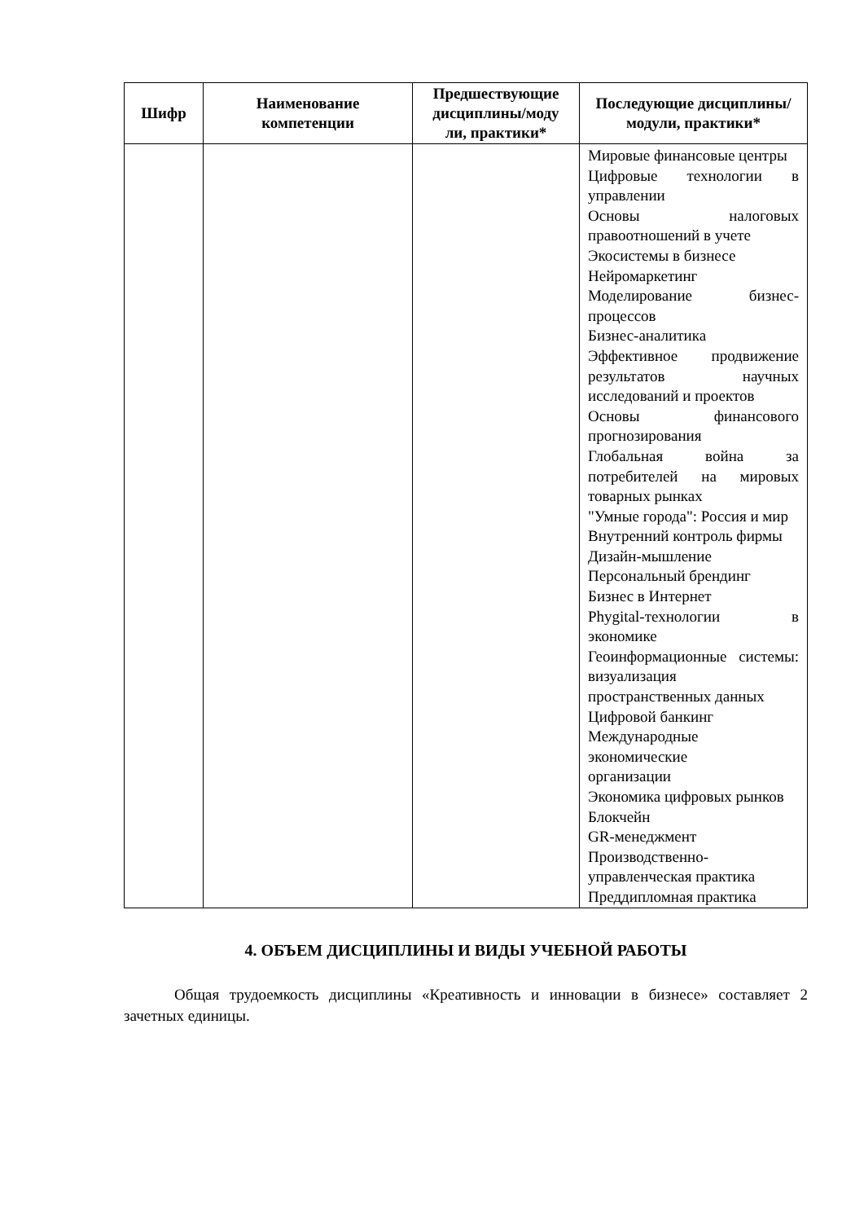| Шифр | Наименование компетенции | Предшествующие дисциплины/моду ли, практики* | Последующие дисциплины/модули, практики* |
| --- | --- | --- | --- |
| | | | Мировые финансовые центры Цифровые технологии в управлении Основы налоговых правоотношений в учете Экосистемы в бизнесе Нейромаркетинг Моделирование бизнес-процессов Бизнес-аналитика Эффективное продвижение результатов научных исследований и проектов Основы финансового прогнозирования Глобальная война за потребителей на мировых товарных рынках "Умные города": Россия и мир Внутренний контроль фирмы Дизайн-мышление Персональный брендинг Бизнес в Интернет Phygital-технологии в экономике Геоинформационные системы: визуализация пространственных данных Цифровой банкинг Международные экономические организации Экономика цифровых рынков Блокчейн GR-менеджмент Производственно-управленческая практика Преддипломная практика |
4. ОБЪЕМ ДИСЦИПЛИНЫ И ВИДЫ УЧЕБНОЙ РАБОТЫ
Общая трудоемкость дисциплины «Креативность и инновации в бизнесе» составляет 2 зачетных единицы.